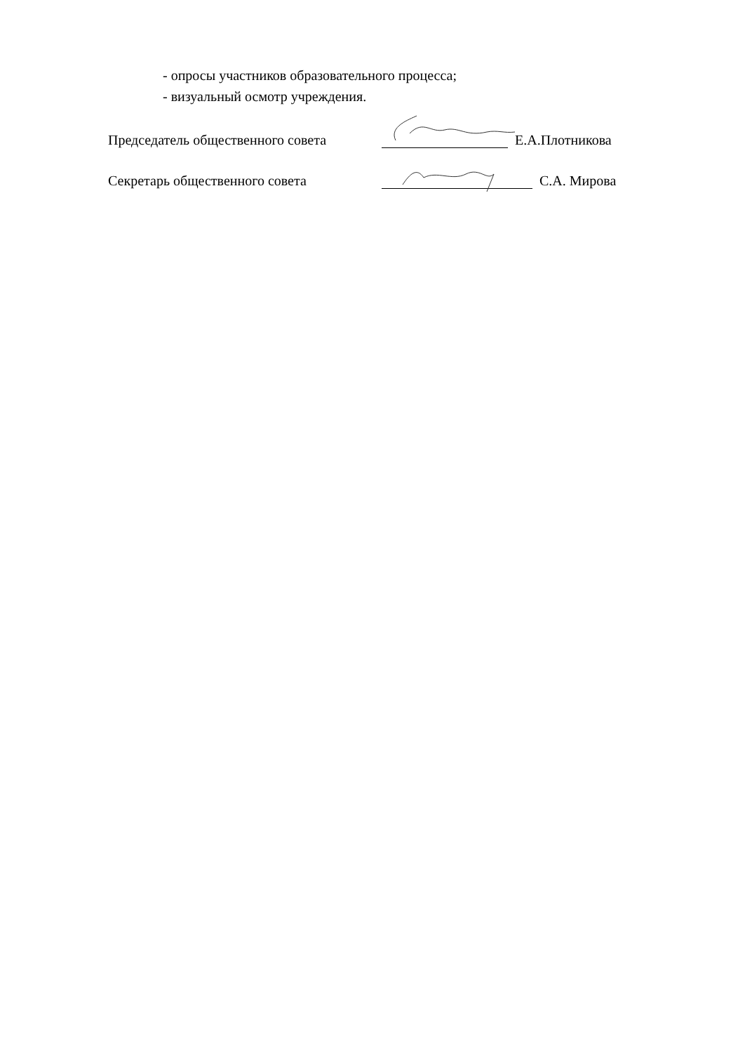- опросы участников образовательного процесса;
- визуальный осмотр учреждения.
Председатель общественного совета Е.А.Плотникова
Секретарь общественного совета С.А. Мирова